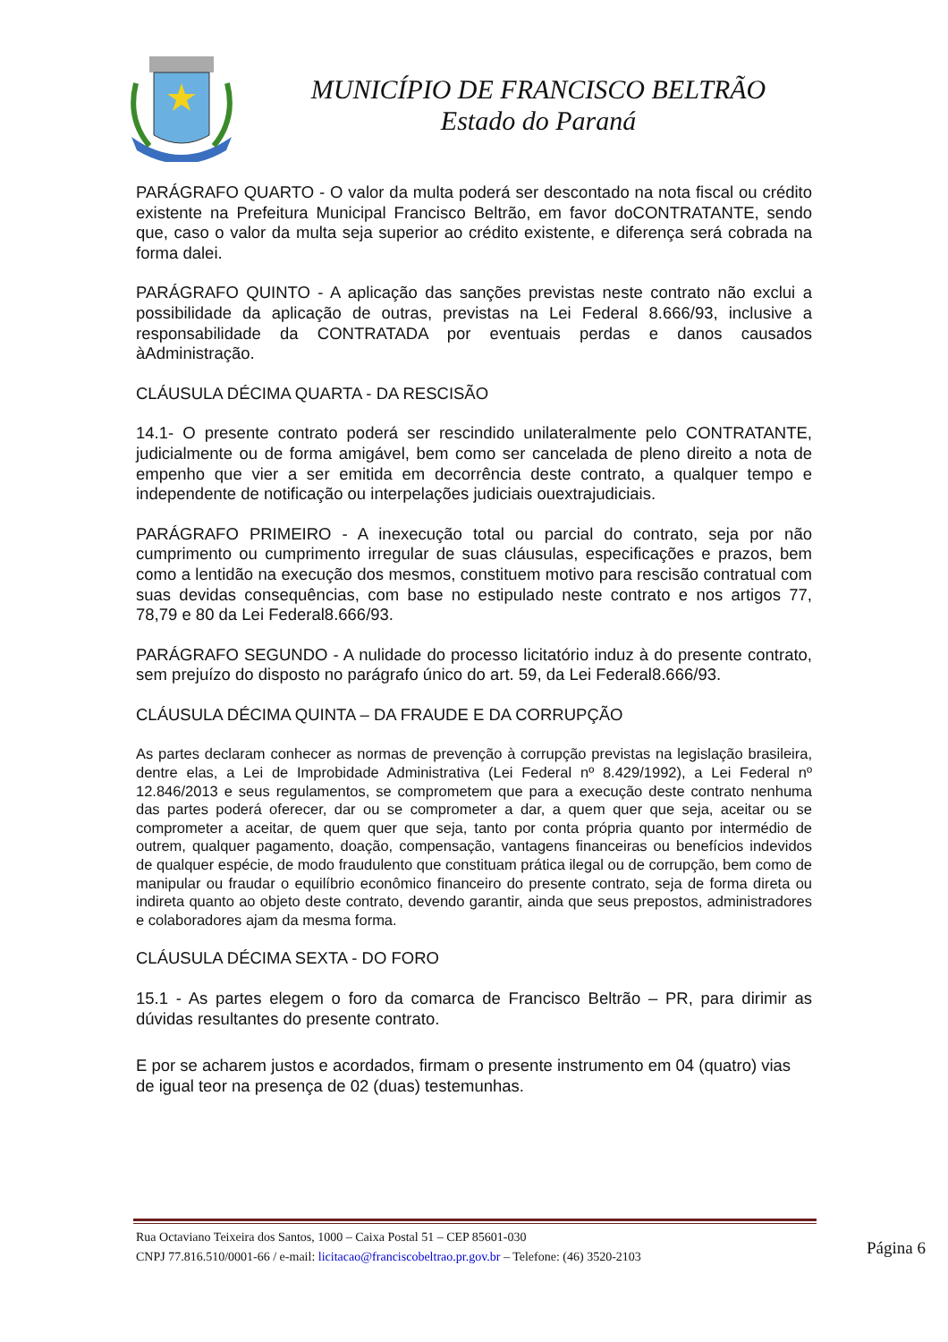MUNICÍPIO DE FRANCISCO BELTRÃO
Estado do Paraná
PARÁGRAFO QUARTO - O valor da multa poderá ser descontado na nota fiscal ou crédito existente na Prefeitura Municipal Francisco Beltrão, em favor doCONTRATANTE, sendo que, caso o valor da multa seja superior ao crédito existente, e diferença será cobrada na forma dalei.
PARÁGRAFO QUINTO - A aplicação das sanções previstas neste contrato não exclui a possibilidade da aplicação de outras, previstas na Lei Federal 8.666/93, inclusive a responsabilidade da CONTRATADA por eventuais perdas e danos causados àAdministração.
CLÁUSULA DÉCIMA QUARTA - DA RESCISÃO
14.1- O presente contrato poderá ser rescindido unilateralmente pelo CONTRATANTE, judicialmente ou de forma amigável, bem como ser cancelada de pleno direito a nota de empenho que vier a ser emitida em decorrência deste contrato, a qualquer tempo e independente de notificação ou interpelações judiciais ouextrajudiciais.
PARÁGRAFO PRIMEIRO - A inexecução total ou parcial do contrato, seja por não cumprimento ou cumprimento irregular de suas cláusulas, especificações e prazos, bem como a lentidão na execução dos mesmos, constituem motivo para rescisão contratual com suas devidas consequências, com base no estipulado neste contrato e nos artigos 77, 78,79 e 80 da Lei Federal8.666/93.
PARÁGRAFO SEGUNDO - A nulidade do processo licitatório induz à do presente contrato, sem prejuízo do disposto no parágrafo único do art. 59, da Lei Federal8.666/93.
CLÁUSULA DÉCIMA QUINTA – DA FRAUDE E DA CORRUPÇÃO
As partes declaram conhecer as normas de prevenção à corrupção previstas na legislação brasileira, dentre elas, a Lei de Improbidade Administrativa (Lei Federal nº 8.429/1992), a Lei Federal nº 12.846/2013 e seus regulamentos, se comprometem que para a execução deste contrato nenhuma das partes poderá oferecer, dar ou se comprometer a dar, a quem quer que seja, aceitar ou se comprometer a aceitar, de quem quer que seja, tanto por conta própria quanto por intermédio de outrem, qualquer pagamento, doação, compensação, vantagens financeiras ou benefícios indevidos de qualquer espécie, de modo fraudulento que constituam prática ilegal ou de corrupção, bem como de manipular ou fraudar o equilíbrio econômico financeiro do presente contrato, seja de forma direta ou indireta quanto ao objeto deste contrato, devendo garantir, ainda que seus prepostos, administradores e colaboradores ajam da mesma forma.
CLÁUSULA DÉCIMA SEXTA - DO FORO
15.1 - As partes elegem o foro da comarca de Francisco Beltrão – PR, para dirimir as dúvidas resultantes do presente contrato.
E por se acharem justos e acordados, firmam o presente instrumento em 04 (quatro) vias de igual teor na presença de 02 (duas) testemunhas.
Rua Octaviano Teixeira dos Santos, 1000 – Caixa Postal 51 – CEP 85601-030
CNPJ 77.816.510/0001-66 / e-mail: licitacao@franciscobeltrao.pr.gov.br – Telefone: (46) 3520-2103
Página 6